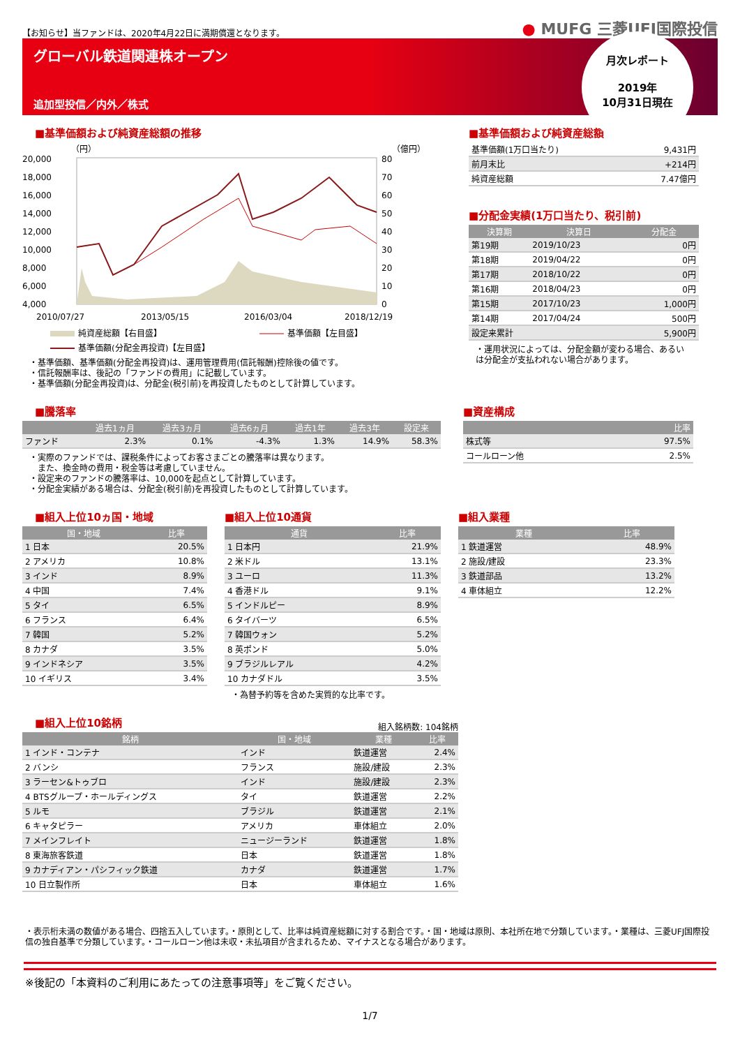【お知らせ】当ファンドは、2020年4月22日に満期償還となります。
● MUFG 三菱UFJ国際投信
グローバル鉄道関連株オープン
追加型投信／内外／株式
月次レポート
2019年
10月31日現在
■基準価額および純資産総額の推移
（円）
（億円）
20,000
18,000
16,000
14,000
12,000
10,000
8,000
6,000
4,000
80
70
60
50
40
30
20
10
0
2010/07/27
2013/05/15
2016/03/04
2018/12/19
純資産総額【右目盛】
基準価額【左目盛】
基準価額(分配金再投資)【左目盛】
・基準価額、基準価額(分配金再投資)は、運用管理費用(信託報酬)控除後の値です。
・信託報酬率は、後記の「ファンドの費用」に記載しています。
・基準価額(分配金再投資)は、分配金(税引前)を再投資したものとして計算しています。
■基準価額および純資産総額
| 基準価額(1万口当たり) | 9,431円 |
| 前月末比 | +214円 |
| 純資産総額 | 7.47億円 |
■分配金実績(1万口当たり、税引前)
| 決算期 | 決算日 | 分配金 |
| --- | --- | --- |
| 第19期 | 2019/10/23 | 0円 |
| 第18期 | 2019/04/22 | 0円 |
| 第17期 | 2018/10/22 | 0円 |
| 第16期 | 2018/04/23 | 0円 |
| 第15期 | 2017/10/23 | 1,000円 |
| 第14期 | 2017/04/24 | 500円 |
| 設定来累計 | | 5,900円 |
・運用状況によっては、分配金額が変わる場合、あるいは分配金が支払われない場合があります。
■騰落率
| | 過去1ヵ月 | 過去3ヵ月 | 過去6ヵ月 | 過去1年 | 過去3年 | 設定来 |
| --- | --- | --- | --- | --- | --- | --- |
| ファンド | 2.3% | 0.1% | -4.3% | 1.3% | 14.9% | 58.3% |
・実際のファンドでは、課税条件によってお客さまごとの騰落率は異なります。
　また、換金時の費用・税金等は考慮していません。
・設定来のファンドの騰落率は、10,000を起点として計算しています。
・分配金実績がある場合は、分配金(税引前)を再投資したものとして計算しています。
■資産構成
| | 比率 |
| --- | --- |
| 株式等 | 97.5% |
| コールローン他 | 2.5% |
■組入上位10ヵ国・地域
| 国・地域 | 比率 |
| --- | --- |
| 1 日本 | 20.5% |
| 2 アメリカ | 10.8% |
| 3 インド | 8.9% |
| 4 中国 | 7.4% |
| 5 タイ | 6.5% |
| 6 フランス | 6.4% |
| 7 韓国 | 5.2% |
| 8 カナダ | 3.5% |
| 9 インドネシア | 3.5% |
| 10 イギリス | 3.4% |
■組入上位10通貨
| 通貨 | 比率 |
| --- | --- |
| 1 日本円 | 21.9% |
| 2 米ドル | 13.1% |
| 3 ユーロ | 11.3% |
| 4 香港ドル | 9.1% |
| 5 インドルピー | 8.9% |
| 6 タイバーツ | 6.5% |
| 7 韓国ウォン | 5.2% |
| 8 英ポンド | 5.0% |
| 9 ブラジルレアル | 4.2% |
| 10 カナダドル | 3.5% |
・為替予約等を含めた実質的な比率です。
■組入業種
| 業種 | 比率 |
| --- | --- |
| 1 鉄道運営 | 48.9% |
| 2 施設/建設 | 23.3% |
| 3 鉄道部品 | 13.2% |
| 4 車体組立 | 12.2% |
■組入上位10銘柄
組入銘柄数: 104銘柄
| 銘柄 | 国・地域 | 業種 | 比率 |
| --- | --- | --- | --- |
| 1 インド・コンテナ | インド | 鉄道運営 | 2.4% |
| 2 バンシ | フランス | 施設/建設 | 2.3% |
| 3 ラーセン&トゥブロ | インド | 施設/建設 | 2.3% |
| 4 BTSグループ・ホールディングス | タイ | 鉄道運営 | 2.2% |
| 5 ルモ | ブラジル | 鉄道運営 | 2.1% |
| 6 キャタピラー | アメリカ | 車体組立 | 2.0% |
| 7 メインフレイト | ニュージーランド | 鉄道運営 | 1.8% |
| 8 東海旅客鉄道 | 日本 | 鉄道運営 | 1.8% |
| 9 カナディアン・パシフィック鉄道 | カナダ | 鉄道運営 | 1.7% |
| 10 日立製作所 | 日本 | 車体組立 | 1.6% |
・表示桁未満の数値がある場合、四捨五入しています。・原則として、比率は純資産総額に対する割合です。・国・地域は原則、本社所在地で分類しています。・業種は、三菱UFJ国際投信の独自基準で分類しています。・コールローン他は未収・未払項目が含まれるため、マイナスとなる場合があります。
※後記の「本資料のご利用にあたっての注意事項等」をご覧ください。
1/7